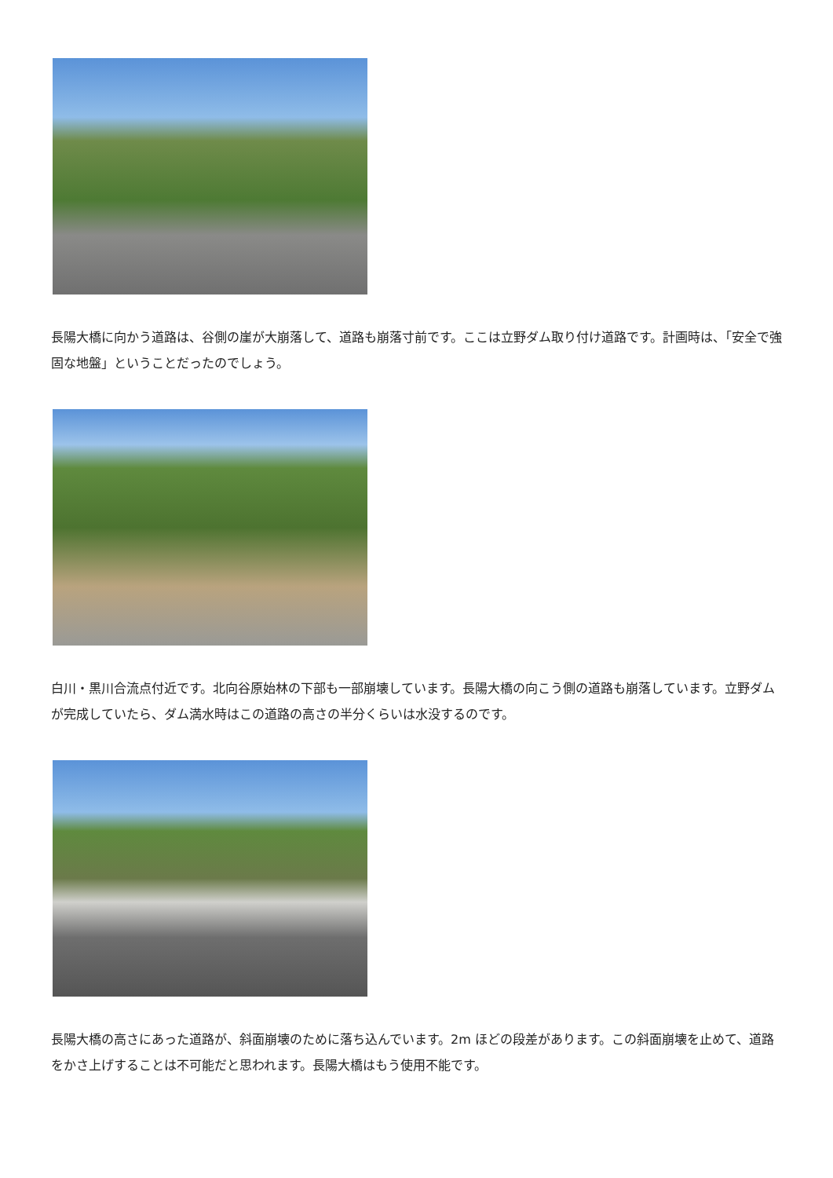長陽大橋に向かう道路は、谷側の崖が大崩落して、道路も崩落寸前です。ここは立野ダム取り付け道路です。計画時は、「安全で強固な地盤」ということだったのでしょう。
白川・黒川合流点付近です。北向谷原始林の下部も一部崩壊しています。長陽大橋の向こう側の道路も崩落しています。立野ダムが完成していたら、ダム満水時はこの道路の高さの半分くらいは水没するのです。
長陽大橋の高さにあった道路が、斜面崩壊のために落ち込んでいます。2m ほどの段差があります。この斜面崩壊を止めて、道路をかさ上げすることは不可能だと思われます。長陽大橋はもう使用不能です。